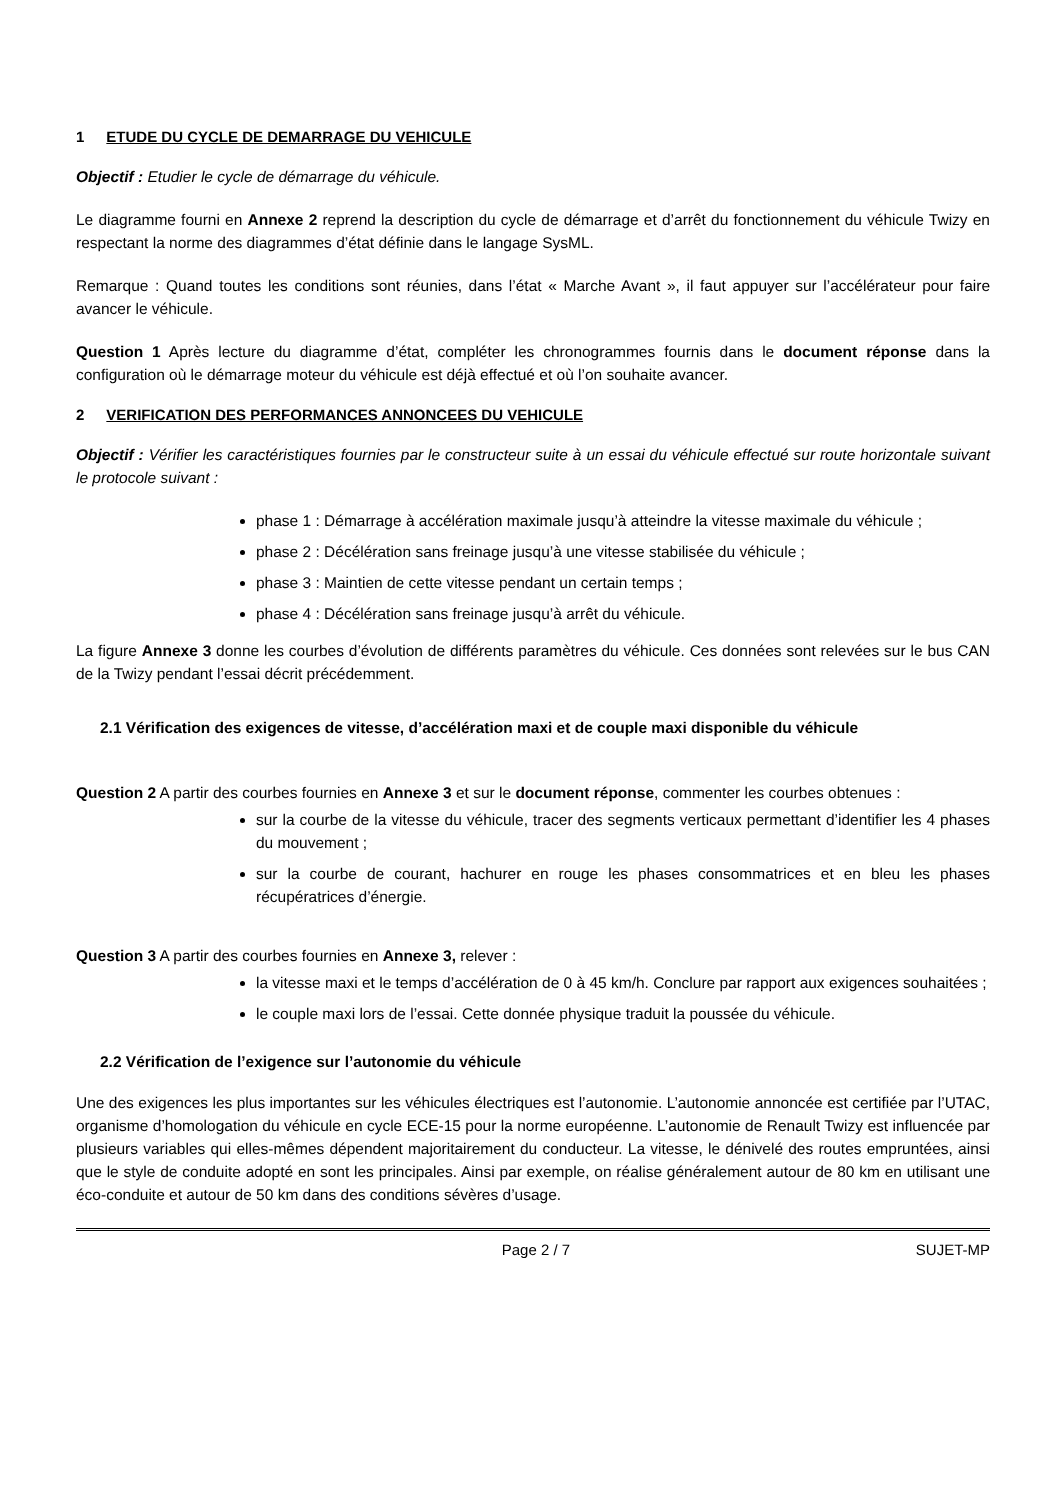1 ETUDE DU CYCLE DE DEMARRAGE DU VEHICULE
Objectif : Etudier le cycle de démarrage du véhicule.
Le diagramme fourni en Annexe 2 reprend la description du cycle de démarrage et d’arrêt du fonctionnement du véhicule Twizy en respectant la norme des diagrammes d’état définie dans le langage SysML.
Remarque : Quand toutes les conditions sont réunies, dans l’état « Marche Avant », il faut appuyer sur l’accélérateur pour faire avancer le véhicule.
Question 1 Après lecture du diagramme d’état, compléter les chronogrammes fournis dans le document réponse dans la configuration où le démarrage moteur du véhicule est déjà effectué et où l’on souhaite avancer.
2 VERIFICATION DES PERFORMANCES ANNONCEES DU VEHICULE
Objectif : Vérifier les caractéristiques fournies par le constructeur suite à un essai du véhicule effectué sur route horizontale suivant le protocole suivant :
phase 1 : Démarrage à accélération maximale jusqu’à atteindre la vitesse maximale du véhicule ;
phase 2 : Décélération sans freinage jusqu’à une vitesse stabilisée du véhicule ;
phase 3 : Maintien de cette vitesse pendant un certain temps ;
phase 4 : Décélération sans freinage jusqu’à arrêt du véhicule.
La figure Annexe 3 donne les courbes d’évolution de différents paramètres du véhicule. Ces données sont relevées sur le bus CAN de la Twizy pendant l’essai décrit précédemment.
2.1 Vérification des exigences de vitesse, d’accélération maxi et de couple maxi disponible du véhicule
Question 2 A partir des courbes fournies en Annexe 3 et sur le document réponse, commenter les courbes obtenues :
sur la courbe de la vitesse du véhicule, tracer des segments verticaux permettant d’identifier les 4 phases du mouvement ;
sur la courbe de courant, hachurer en rouge les phases consommatrices et en bleu les phases récupératrices d’énergie.
Question 3 A partir des courbes fournies en Annexe 3, relever :
la vitesse maxi et le temps d’accélération de 0 à 45 km/h. Conclure par rapport aux exigences souhaitées ;
le couple maxi lors de l’essai. Cette donnée physique traduit la poussée du véhicule.
2.2 Vérification de l’exigence sur l’autonomie du véhicule
Une des exigences les plus importantes sur les véhicules électriques est l’autonomie. L’autonomie annoncée est certifiée par l’UTAC, organisme d’homologation du véhicule en cycle ECE-15 pour la norme européenne. L’autonomie de Renault Twizy est influencée par plusieurs variables qui elles-mêmes dépendent majoritairement du conducteur. La vitesse, le dénivelé des routes empruntées, ainsi que le style de conduite adopté en sont les principales. Ainsi par exemple, on réalise généralement autour de 80 km en utilisant une éco-conduite et autour de 50 km dans des conditions sévères d’usage.
Page 2 / 7 SUJET-MP